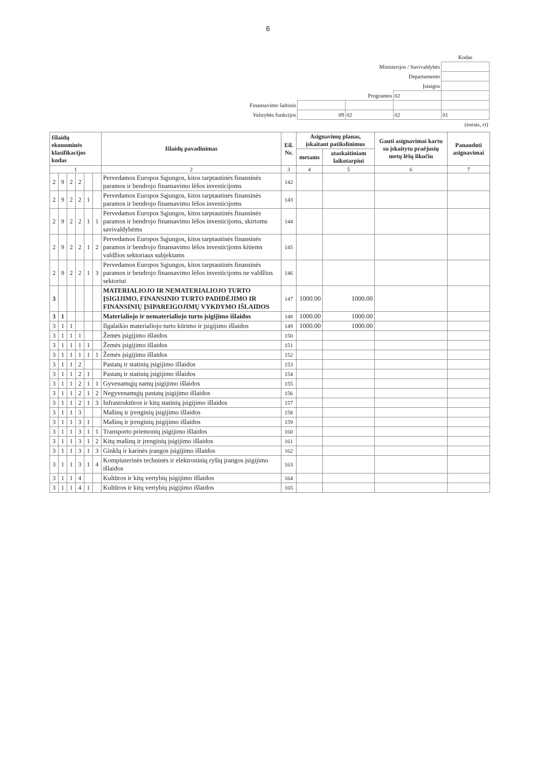6
| | | | | Kodas |
| Ministerijos / Savivaldybės | | | | |
| Departamento | | | | |
| Įstaigos | | | | |
| Programos | | | 02 | |
| Finansavimo šaltinio | | | | |
| Valstybės funkcijos | 09 | 02 | 02 | 01 |
| (eurais, ct) | | | | |
| Išlaidų ekonominės klasifikacijos kodas | | | | | | Išlaidų pavadinimas | Eil. Nr. | Asignavimų planas, įskaitant patikslinimus | | Gauti asignavimai kartu su įskaitytu praėjusių metų lėšų likučiu | Panaudoti asignavimai |
| --- | --- | --- | --- | --- | --- | --- | --- | --- | --- | --- | --- |
| | | | | | | | | metams | ataskaitiniam laikotarpiui | | |
| 1 | | | | | | 2 | 3 | 4 | 5 | 6 | 7 |
| 2 | 9 | 2 | 2 | | | Pervedamos Europos Sąjungos, kitos tarptautinės finansinės paramos ir bendrojo finansavimo lėšos investicijoms | 142 | | | | |
| 2 | 9 | 2 | 2 | 1 | | Pervedamos Europos Sąjungos, kitos tarptautinės finansinės paramos ir bendrojo finansavimo lėšos investicijoms | 143 | | | | |
| 2 | 9 | 2 | 2 | 1 | 1 | Pervedamos Europos Sąjungos, kitos tarptautinės finansinės paramos ir bendrojo finansavimo lėšos investicijoms, skirtoms savivaldybėms | 144 | | | | |
| 2 | 9 | 2 | 2 | 1 | 2 | Pervedamos Europos Sąjungos, kitos tarptautinės finansinės paramos ir bendrojo finansavimo lėšos investicijoms kitiems valdžios sektoriaus subjektams | 145 | | | | |
| 2 | 9 | 2 | 2 | 1 | 3 | Pervedamos Europos Sąjungos, kitos tarptautinės finansinės paramos ir bendrojo finansavimo lėšos investicijoms ne valdžios sektoriui | 146 | | | | |
| 3 | | | | | | MATERIALIOJO IR NEMATERIALIOJO TURTO ĮSIGIJIMO, FINANSINIO TURTO PADIDĖJIMO IR FINANSINIŲ ĮSIPAREIGOJIMŲ VYKDYMO IŠLAIDOS | 147 | 1000.00 | 1000.00 | | |
| 3 | 1 | | | | | Materialiojo ir nematerialiojo turto įsigijimo išlaidos | 148 | 1000.00 | 1000.00 | | |
| 3 | 1 | 1 | | | | Ilgalaikio materialiojo turto kūrimo ir įsigijimo išlaidos | 149 | 1000.00 | 1000.00 | | |
| 3 | 1 | 1 | 1 | | | Žemės įsigijimo išlaidos | 150 | | | | |
| 3 | 1 | 1 | 1 | 1 | | Žemės įsigijimo išlaidos | 151 | | | | |
| 3 | 1 | 1 | 1 | 1 | 1 | Žemės įsigijimo išlaidos | 152 | | | | |
| 3 | 1 | 1 | 2 | | | Pastatų ir statinių įsigijimo išlaidos | 153 | | | | |
| 3 | 1 | 1 | 2 | 1 | | Pastatų ir statinių įsigijimo išlaidos | 154 | | | | |
| 3 | 1 | 1 | 2 | 1 | 1 | Gyvenamųjų namų įsigijimo išlaidos | 155 | | | | |
| 3 | 1 | 1 | 2 | 1 | 2 | Negyvenamųjų pastatų įsigijimo išlaidos | 156 | | | | |
| 3 | 1 | 1 | 2 | 1 | 3 | Infrastruktūros ir kitų statinių įsigijimo išlaidos | 157 | | | | |
| 3 | 1 | 1 | 3 | | | Mašinų ir įrenginių įsigijimo išlaidos | 158 | | | | |
| 3 | 1 | 1 | 3 | 1 | | Mašinų ir įrenginių įsigijimo išlaidos | 159 | | | | |
| 3 | 1 | 1 | 3 | 1 | 1 | Transporto priemonių įsigijimo išlaidos | 160 | | | | |
| 3 | 1 | 1 | 3 | 1 | 2 | Kitų mašinų ir įrenginių įsigijimo išlaidos | 161 | | | | |
| 3 | 1 | 1 | 3 | 1 | 3 | Ginklų ir karinės įrangos įsigijimo išlaidos | 162 | | | | |
| 3 | 1 | 1 | 3 | 1 | 4 | Kompiuterinės techninės ir elektroninių ryšių įrangos įsigijimo išlaidos | 163 | | | | |
| 3 | 1 | 1 | 4 | | | Kultūros ir kitų vertybių įsigijimo išlaidos | 164 | | | | |
| 3 | 1 | 1 | 4 | 1 | | Kultūros ir kitų vertybių įsigijimo išlaidos | 165 | | | | |